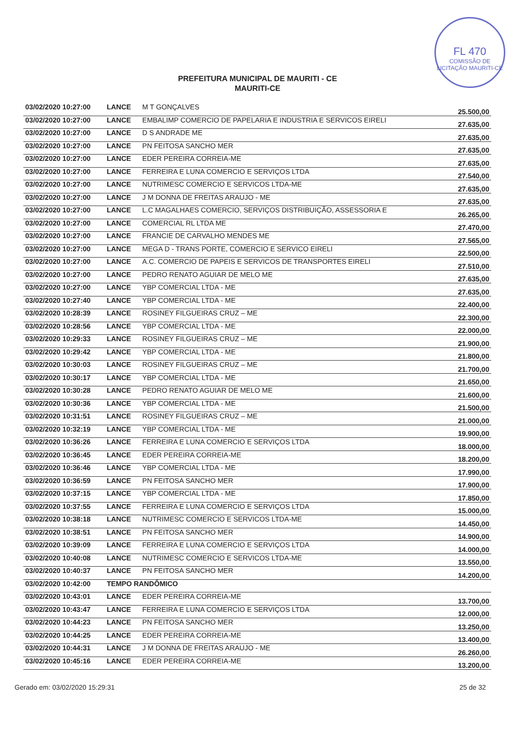FL 470
COMISSÃO DE LICITAÇÃO MAURITI-CE
PREFEITURA MUNICIPAL DE MAURITI - CE
MAURITI-CE
| 03/02/2020 10:27:00 | LANCE | M T GONÇALVES | 25.500,00 |
| 03/02/2020 10:27:00 | LANCE | EMBALIMP COMERCIO DE PAPELARIA E INDUSTRIA E SERVICOS EIRELI | 27.635,00 |
| 03/02/2020 10:27:00 | LANCE | D S ANDRADE ME | 27.635,00 |
| 03/02/2020 10:27:00 | LANCE | PN FEITOSA SANCHO MER | 27.635,00 |
| 03/02/2020 10:27:00 | LANCE | EDER PEREIRA CORREIA-ME | 27.635,00 |
| 03/02/2020 10:27:00 | LANCE | FERREIRA E LUNA COMERCIO E SERVIÇOS LTDA | 27.540,00 |
| 03/02/2020 10:27:00 | LANCE | NUTRIMESC COMERCIO E SERVICOS LTDA-ME | 27.635,00 |
| 03/02/2020 10:27:00 | LANCE | J M DONNA DE FREITAS ARAUJO - ME | 27.635,00 |
| 03/02/2020 10:27:00 | LANCE | L.C MAGALHAES COMERCIO, SERVIÇOS DISTRIBUIÇÃO, ASSESSORIA E | 26.265,00 |
| 03/02/2020 10:27:00 | LANCE | COMERCIAL RL LTDA ME | 27.470,00 |
| 03/02/2020 10:27:00 | LANCE | FRANCIE DE CARVALHO MENDES ME | 27.565,00 |
| 03/02/2020 10:27:00 | LANCE | MEGA D - TRANS PORTE, COMERCIO E SERVICO EIRELI | 22.500,00 |
| 03/02/2020 10:27:00 | LANCE | A.C. COMERCIO DE PAPEIS E SERVICOS DE TRANSPORTES EIRELI | 27.510,00 |
| 03/02/2020 10:27:00 | LANCE | PEDRO RENATO AGUIAR DE MELO ME | 27.635,00 |
| 03/02/2020 10:27:00 | LANCE | YBP COMERCIAL LTDA - ME | 27.635,00 |
| 03/02/2020 10:27:40 | LANCE | YBP COMERCIAL LTDA - ME | 22.400,00 |
| 03/02/2020 10:28:39 | LANCE | ROSINEY FILGUEIRAS CRUZ – ME | 22.300,00 |
| 03/02/2020 10:28:56 | LANCE | YBP COMERCIAL LTDA - ME | 22.000,00 |
| 03/02/2020 10:29:33 | LANCE | ROSINEY FILGUEIRAS CRUZ – ME | 21.900,00 |
| 03/02/2020 10:29:42 | LANCE | YBP COMERCIAL LTDA - ME | 21.800,00 |
| 03/02/2020 10:30:03 | LANCE | ROSINEY FILGUEIRAS CRUZ – ME | 21.700,00 |
| 03/02/2020 10:30:17 | LANCE | YBP COMERCIAL LTDA - ME | 21.650,00 |
| 03/02/2020 10:30:28 | LANCE | PEDRO RENATO AGUIAR DE MELO ME | 21.600,00 |
| 03/02/2020 10:30:36 | LANCE | YBP COMERCIAL LTDA - ME | 21.500,00 |
| 03/02/2020 10:31:51 | LANCE | ROSINEY FILGUEIRAS CRUZ – ME | 21.000,00 |
| 03/02/2020 10:32:19 | LANCE | YBP COMERCIAL LTDA - ME | 19.900,00 |
| 03/02/2020 10:36:26 | LANCE | FERREIRA E LUNA COMERCIO E SERVIÇOS LTDA | 18.000,00 |
| 03/02/2020 10:36:45 | LANCE | EDER PEREIRA CORREIA-ME | 18.200,00 |
| 03/02/2020 10:36:46 | LANCE | YBP COMERCIAL LTDA - ME | 17.990,00 |
| 03/02/2020 10:36:59 | LANCE | PN FEITOSA SANCHO MER | 17.900,00 |
| 03/02/2020 10:37:15 | LANCE | YBP COMERCIAL LTDA - ME | 17.850,00 |
| 03/02/2020 10:37:55 | LANCE | FERREIRA E LUNA COMERCIO E SERVIÇOS LTDA | 15.000,00 |
| 03/02/2020 10:38:18 | LANCE | NUTRIMESC COMERCIO E SERVICOS LTDA-ME | 14.450,00 |
| 03/02/2020 10:38:51 | LANCE | PN FEITOSA SANCHO MER | 14.900,00 |
| 03/02/2020 10:39:09 | LANCE | FERREIRA E LUNA COMERCIO E SERVIÇOS LTDA | 14.000,00 |
| 03/02/2020 10:40:08 | LANCE | NUTRIMESC COMERCIO E SERVICOS LTDA-ME | 13.550,00 |
| 03/02/2020 10:40:37 | LANCE | PN FEITOSA SANCHO MER | 14.200,00 |
| 03/02/2020 10:42:00 | TEMPO RANDÔMICO | | |
| 03/02/2020 10:43:01 | LANCE | EDER PEREIRA CORREIA-ME | 13.700,00 |
| 03/02/2020 10:43:47 | LANCE | FERREIRA E LUNA COMERCIO E SERVIÇOS LTDA | 12.000,00 |
| 03/02/2020 10:44:23 | LANCE | PN FEITOSA SANCHO MER | 13.250,00 |
| 03/02/2020 10:44:25 | LANCE | EDER PEREIRA CORREIA-ME | 13.400,00 |
| 03/02/2020 10:44:31 | LANCE | J M DONNA DE FREITAS ARAUJO - ME | 26.260,00 |
| 03/02/2020 10:45:16 | LANCE | EDER PEREIRA CORREIA-ME | 13.200,00 |
Gerado em: 03/02/2020 15:29:31 25 de 32